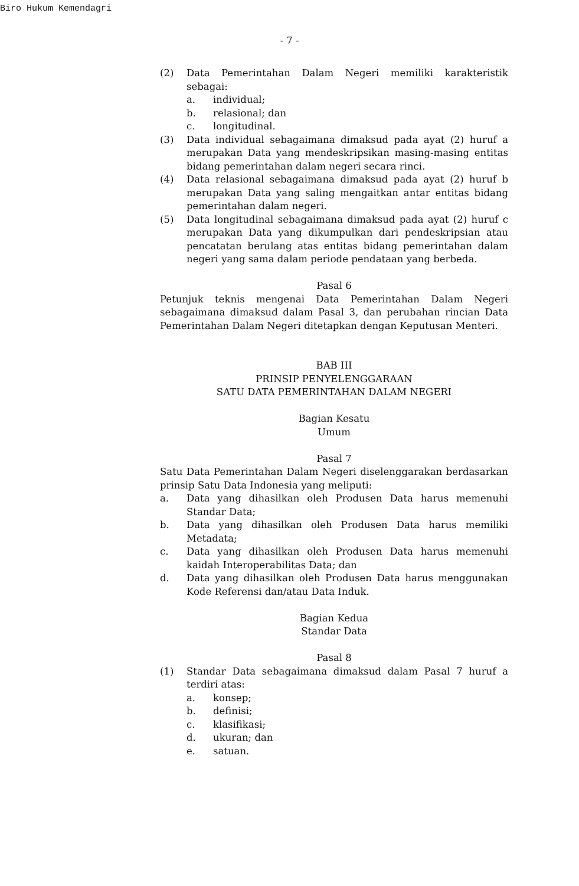Biro Hukum Kemendagri
- 7 -
(2) Data Pemerintahan Dalam Negeri memiliki karakteristik sebagai:
a. individual;
b. relasional; dan
c. longitudinal.
(3) Data individual sebagaimana dimaksud pada ayat (2) huruf a merupakan Data yang mendeskripsikan masing-masing entitas bidang pemerintahan dalam negeri secara rinci.
(4) Data relasional sebagaimana dimaksud pada ayat (2) huruf b merupakan Data yang saling mengaitkan antar entitas bidang pemerintahan dalam negeri.
(5) Data longitudinal sebagaimana dimaksud pada ayat (2) huruf c merupakan Data yang dikumpulkan dari pendeskripsian atau pencatatan berulang atas entitas bidang pemerintahan dalam negeri yang sama dalam periode pendataan yang berbeda.
Pasal 6
Petunjuk teknis mengenai Data Pemerintahan Dalam Negeri sebagaimana dimaksud dalam Pasal 3, dan perubahan rincian Data Pemerintahan Dalam Negeri ditetapkan dengan Keputusan Menteri.
BAB III
PRINSIP PENYELENGGARAAN
SATU DATA PEMERINTAHAN DALAM NEGERI
Bagian Kesatu
Umum
Pasal 7
Satu Data Pemerintahan Dalam Negeri diselenggarakan berdasarkan prinsip Satu Data Indonesia yang meliputi:
a. Data yang dihasilkan oleh Produsen Data harus memenuhi Standar Data;
b. Data yang dihasilkan oleh Produsen Data harus memiliki Metadata;
c. Data yang dihasilkan oleh Produsen Data harus memenuhi kaidah Interoperabilitas Data; dan
d. Data yang dihasilkan oleh Produsen Data harus menggunakan Kode Referensi dan/atau Data Induk.
Bagian Kedua
Standar Data
Pasal 8
(1) Standar Data sebagaimana dimaksud dalam Pasal 7 huruf a terdiri atas:
a. konsep;
b. definisi;
c. klasifikasi;
d. ukuran; dan
e. satuan.